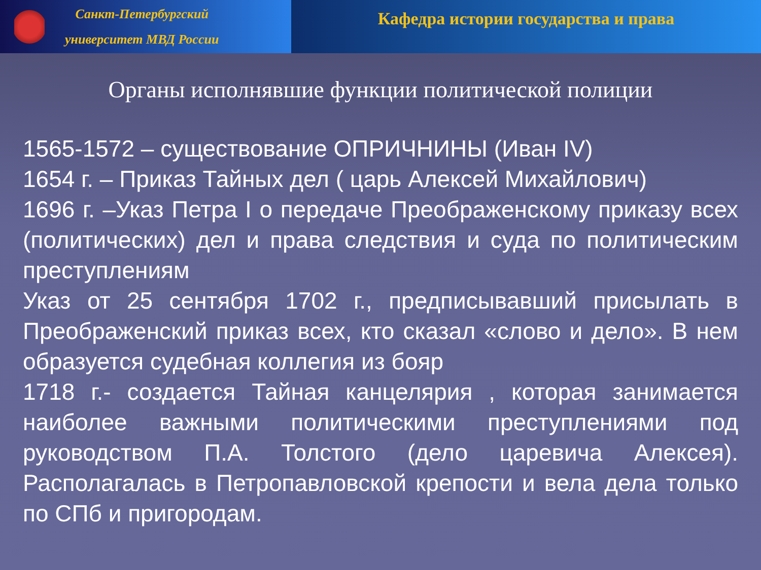Санкт-Петербургский
университет МВД России
Кафедра истории государства и права
Органы исполнявшие функции политической полиции
1565-1572 – существование ОПРИЧНИНЫ (Иван IV)
1654 г. – Приказ Тайных дел ( царь Алексей Михайлович)
1696 г. –Указ Петра I о передаче Преображенскому приказу всех (политических) дел и права следствия и суда по политическим преступлениям
Указ от 25 сентября 1702 г., предписывавший присылать в Преображенский приказ всех, кто сказал «слово и дело». В нем образуется судебная коллегия из бояр
1718 г.- создается Тайная канцелярия , которая занимается наиболее важными политическими преступлениями под руководством П.А. Толстого (дело царевича Алексея). Располагалась в Петропавловской крепости и вела дела только по СПб и пригородам.